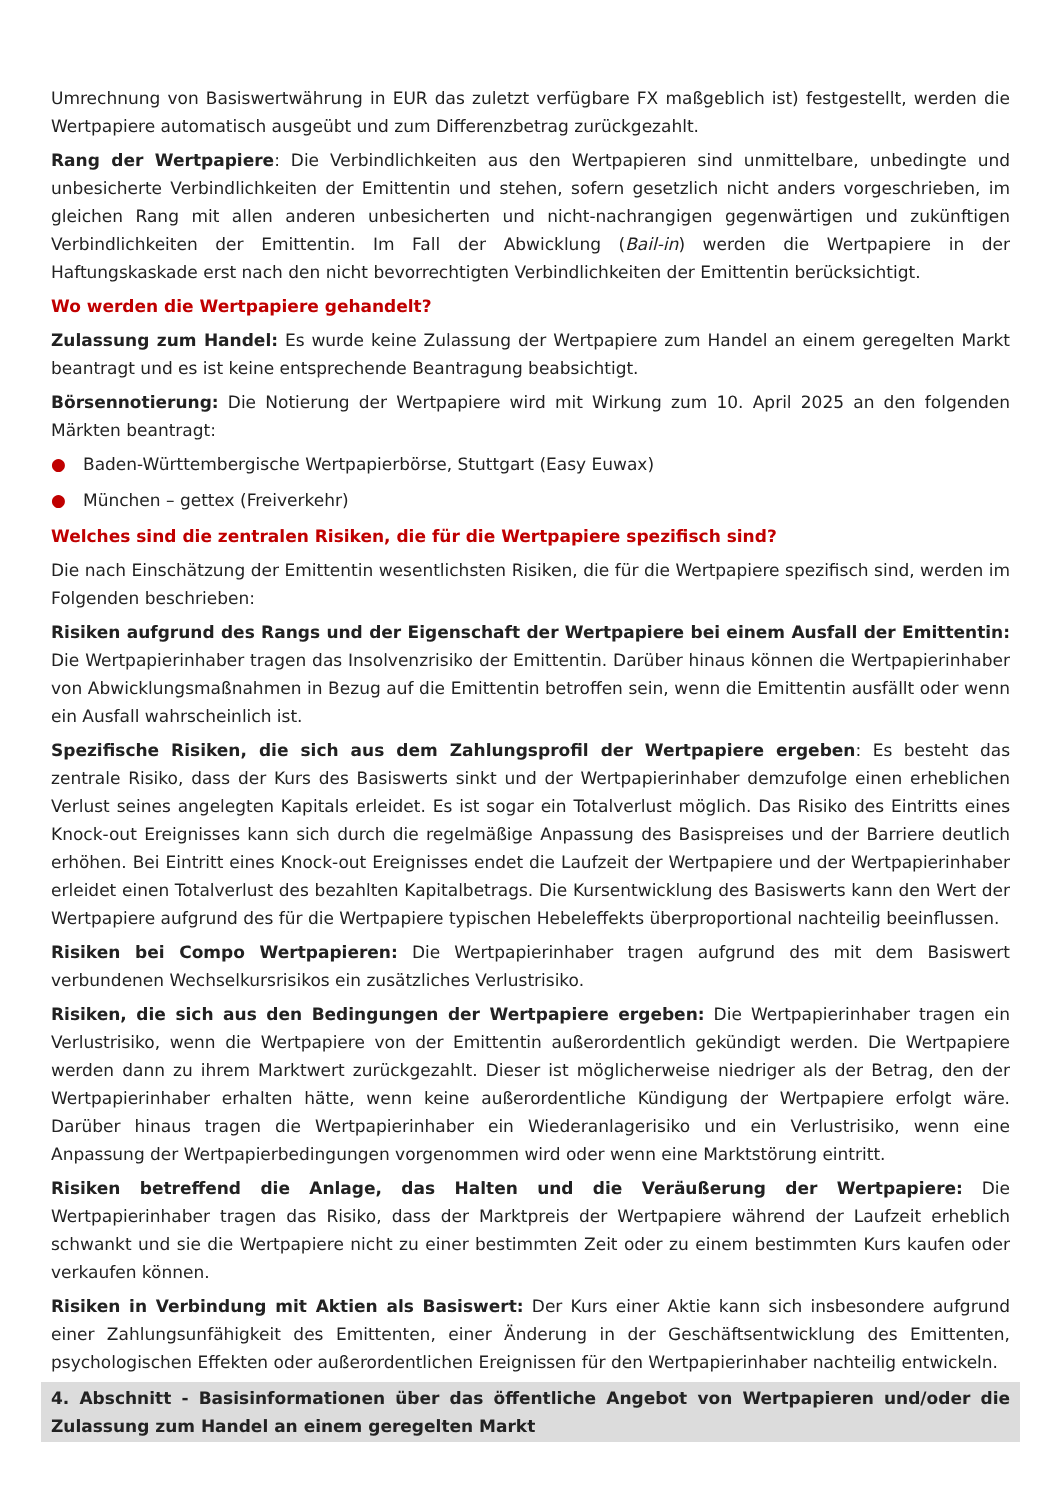Umrechnung von Basiswertwährung in EUR das zuletzt verfügbare FX maßgeblich ist) festgestellt, werden die Wertpapiere automatisch ausgeübt und zum Differenzbetrag zurückgezahlt.
Rang der Wertpapiere: Die Verbindlichkeiten aus den Wertpapieren sind unmittelbare, unbedingte und unbesicherte Verbindlichkeiten der Emittentin und stehen, sofern gesetzlich nicht anders vorgeschrieben, im gleichen Rang mit allen anderen unbesicherten und nicht-nachrangigen gegenwärtigen und zukünftigen Verbindlichkeiten der Emittentin. Im Fall der Abwicklung (Bail-in) werden die Wertpapiere in der Haftungskaskade erst nach den nicht bevorrechtigten Verbindlichkeiten der Emittentin berücksichtigt.
Wo werden die Wertpapiere gehandelt?
Zulassung zum Handel: Es wurde keine Zulassung der Wertpapiere zum Handel an einem geregelten Markt beantragt und es ist keine entsprechende Beantragung beabsichtigt.
Börsennotierung: Die Notierung der Wertpapiere wird mit Wirkung zum 10. April 2025 an den folgenden Märkten beantragt:
● Baden-Württembergische Wertpapierbörse, Stuttgart (Easy Euwax)
● München – gettex (Freiverkehr)
Welches sind die zentralen Risiken, die für die Wertpapiere spezifisch sind?
Die nach Einschätzung der Emittentin wesentlichsten Risiken, die für die Wertpapiere spezifisch sind, werden im Folgenden beschrieben:
Risiken aufgrund des Rangs und der Eigenschaft der Wertpapiere bei einem Ausfall der Emittentin: Die Wertpapierinhaber tragen das Insolvenzrisiko der Emittentin. Darüber hinaus können die Wertpapierinhaber von Abwicklungsmaßnahmen in Bezug auf die Emittentin betroffen sein, wenn die Emittentin ausfällt oder wenn ein Ausfall wahrscheinlich ist.
Spezifische Risiken, die sich aus dem Zahlungsprofil der Wertpapiere ergeben: Es besteht das zentrale Risiko, dass der Kurs des Basiswerts sinkt und der Wertpapierinhaber demzufolge einen erheblichen Verlust seines angelegten Kapitals erleidet. Es ist sogar ein Totalverlust möglich. Das Risiko des Eintritts eines Knock-out Ereignisses kann sich durch die regelmäßige Anpassung des Basispreises und der Barriere deutlich erhöhen. Bei Eintritt eines Knock-out Ereignisses endet die Laufzeit der Wertpapiere und der Wertpapierinhaber erleidet einen Totalverlust des bezahlten Kapitalbetrags. Die Kursentwicklung des Basiswerts kann den Wert der Wertpapiere aufgrund des für die Wertpapiere typischen Hebeleffekts überproportional nachteilig beeinflussen.
Risiken bei Compo Wertpapieren: Die Wertpapierinhaber tragen aufgrund des mit dem Basiswert verbundenen Wechselkursrisikos ein zusätzliches Verlustrisiko.
Risiken, die sich aus den Bedingungen der Wertpapiere ergeben: Die Wertpapierinhaber tragen ein Verlustrisiko, wenn die Wertpapiere von der Emittentin außerordentlich gekündigt werden. Die Wertpapiere werden dann zu ihrem Marktwert zurückgezahlt. Dieser ist möglicherweise niedriger als der Betrag, den der Wertpapierinhaber erhalten hätte, wenn keine außerordentliche Kündigung der Wertpapiere erfolgt wäre. Darüber hinaus tragen die Wertpapierinhaber ein Wiederanlagerisiko und ein Verlustrisiko, wenn eine Anpassung der Wertpapierbedingungen vorgenommen wird oder wenn eine Marktstörung eintritt.
Risiken betreffend die Anlage, das Halten und die Veräußerung der Wertpapiere: Die Wertpapierinhaber tragen das Risiko, dass der Marktpreis der Wertpapiere während der Laufzeit erheblich schwankt und sie die Wertpapiere nicht zu einer bestimmten Zeit oder zu einem bestimmten Kurs kaufen oder verkaufen können.
Risiken in Verbindung mit Aktien als Basiswert: Der Kurs einer Aktie kann sich insbesondere aufgrund einer Zahlungsunfähigkeit des Emittenten, einer Änderung in der Geschäftsentwicklung des Emittenten, psychologischen Effekten oder außerordentlichen Ereignissen für den Wertpapierinhaber nachteilig entwickeln.
4. Abschnitt - Basisinformationen über das öffentliche Angebot von Wertpapieren und/oder die Zulassung zum Handel an einem geregelten Markt